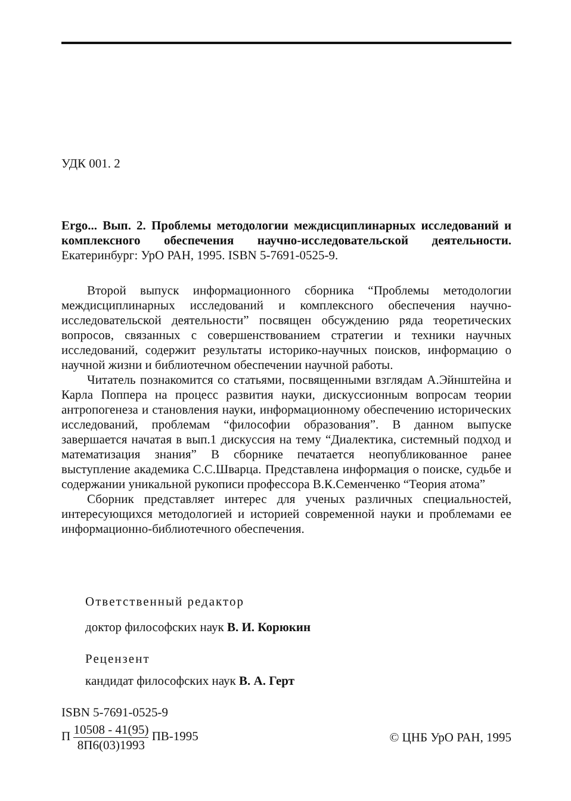УДК 001. 2
Ergo... Вып. 2. Проблемы методологии междисциплинарных исследований и комплексного обеспечения научно-исследовательской деятельности. Екатеринбург: УрО РАН, 1995. ISBN 5-7691-0525-9.
Второй выпуск информационного сборника “Проблемы методологии междисциплинарных исследований и комплексного обеспечения научно-исследовательской деятельности” посвящен обсуждению ряда теоретических вопросов, связанных с совершенствованием стратегии и техники научных исследований, содержит результаты историко-научных поисков, информацию о научной жизни и библиотечном обеспечении научной работы.
Читатель познакомится со статьями, посвященными взглядам А.Эйнштейна и Карла Поппера на процесс развития науки, дискуссионным вопросам теории антропогенеза и становления науки, информационному обеспечению исторических исследований, проблемам “философии образования”. В данном выпуске завершается начатая в вып.1 дискуссия на тему “Диалектика, системный подход и математизация знания” В сборнике печатается неопубликованное ранее выступление академика С.С.Шварца. Представлена информация о поиске, судьбе и содержании уникальной рукописи профессора В.К.Семенченко “Теория атома”
Сборник представляет интерес для ученых различных специальностей, интересующихся методологией и историей современной науки и проблемами ее информационно-библиотечного обеспечения.
Ответственный редактор
доктор философских наук В. И. Корюкин
Рецензент
кандидат философских наук В. А. Герт
ISBN 5-7691-0525-9
П 10508 - 41(95) 8П6(03)1993 ПВ-1995 © ЦНБ УрО РАН, 1995